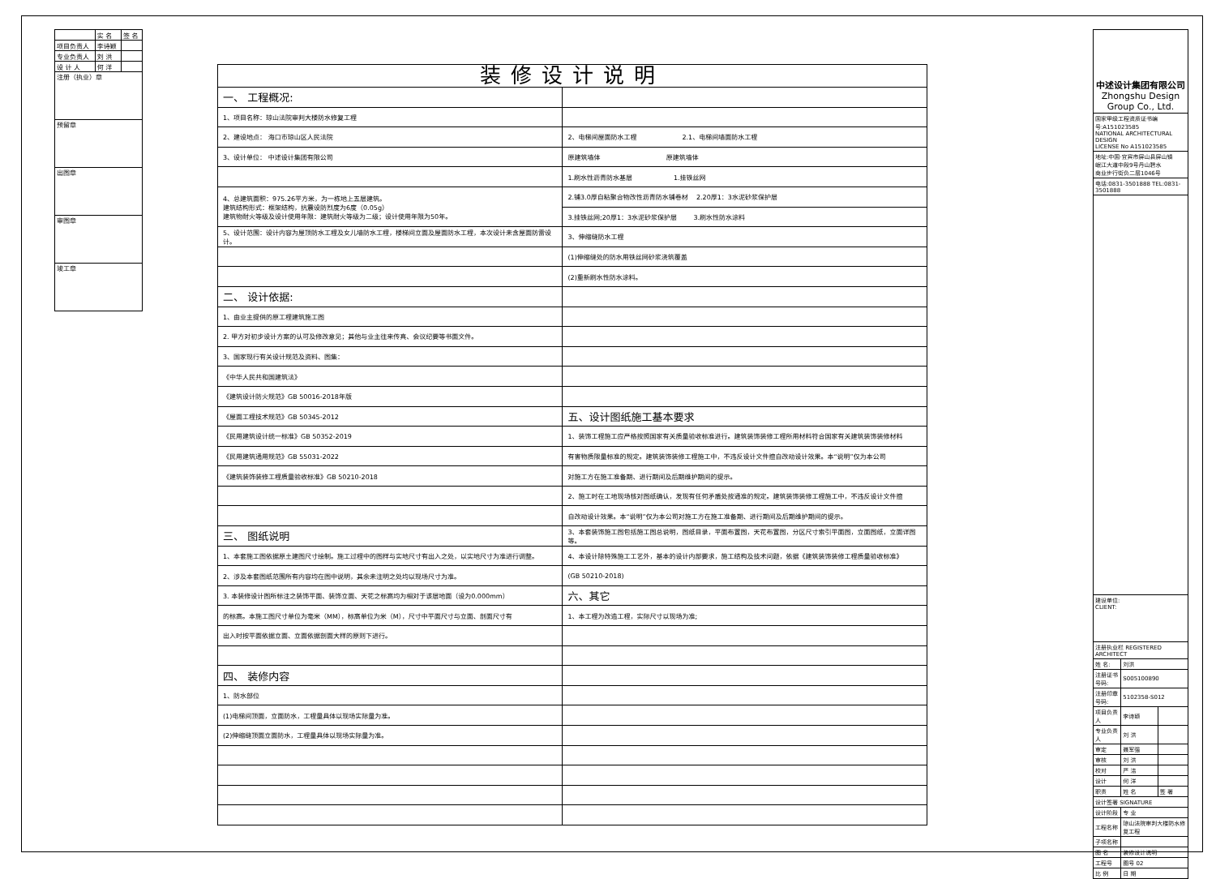| | 实 名 | 签 名 |
| 项目负责人 | 李诗颖 | |
| 专业负责人 | 刘 洪 | |
| 设 计 人 | 何 洋 | |
| 注册（执业）章 | | |
| 预留章 | | |
| 出图章 | | |
| 审图章 | | |
| 竣工章 | | |
装修设计说明
| 一、 工程概况: | |
| 1、项目名称：琼山法院审判大楼防水修复工程 | |
| 2、建设地点： 海口市琼山区人民法院 | 2、电梯间屋面防水工程 2.1、电梯间墙面防水工程 |
| 3、设计单位： 中述设计集团有限公司 | 原建筑墙体 原建筑墙体 |
| | 1.刷水性沥青防水基层 1.挂铁丝网 |
| 4、总建筑面积：975.26平方米，为一栋地上五层建筑。 建筑结构形式：框架结构，抗震设防烈度为6度（0.05g） 建筑物耐火等级及设计使用年限：建筑耐火等级为二级；设计使用年限为50年。 | 2.铺3.0厚自粘聚合物改性沥青防水铺卷材 2.20厚1：3水泥砂浆保护层 |
| | 3.挂铁丝网;20厚1：3水泥砂浆保护层 3.刷水性防水涂料 |
| 5、设计范围：设计内容为屋顶防水工程及女儿墙防水工程，楼梯间立面及屋面防水工程，本次设计未含屋面防雷设计。 | 3、伸缩缝防水工程 |
| | (1)伸缩缝处的防水用铁丝网砂浆浇筑覆盖 |
| | (2)重新刷水性防水涂料。 |
| 二、 设计依据: | |
| 1、由业主提供的原工程建筑施工图 | |
| 2. 甲方对初步设计方案的认可及修改意见；其他与业主往来传真、会议纪要等书面文件。 | |
| 3、国家现行有关设计规范及资料、图集： | |
| 《中华人民共和国建筑法》 | |
| 《建筑设计防火规范》GB 50016-2018年版 | |
| 《屋面工程技术规范》GB 50345-2012 | 五、设计图纸施工基本要求 |
| 《民用建筑设计统一标准》GB 50352-2019 | 1、装饰工程施工应严格按照国家有关质量验收标准进行。建筑装饰装修工程所用材料符合国家有关建筑装饰装修材料 |
| 《民用建筑通用规范》GB 55031-2022 | 有害物质限量标准的规定。建筑装饰装修工程施工中，不违反设计文件擅自改动设计效果。本“说明”仅为本公司 |
| 《建筑装饰装修工程质量验收标准》GB 50210-2018 | 对施工方在施工准备期、进行期间及后期维护期间的提示。 |
| | 2、施工时在工地现场核对图纸确认，发现有任何矛盾处按通准的规定。建筑装饰装修工程施工中，不违反设计文件擅 |
| | 自改动设计效果。本“说明”仅为本公司对施工方在施工准备期、进行期间及后期维护期间的提示。 |
| 三、 图纸说明 | 3、本套装饰施工图包括施工图总说明，图纸目录，平面布置图，天花布置图，分区尺寸索引平面图，立面图纸，立面详图等。 |
| 1、本套施工图依据原土建图尺寸绘制。施工过程中的图样与实地尺寸有出入之处，以实地尺寸为准进行调整。 | 4、本设计除特殊施工工艺外，基本的设计内部要求，施工结构及技术问题，依据《建筑装饰装修工程质量验收标准》 |
| 2、涉及本套图纸范围所有内容均在图中说明，其余未注明之处均以现场尺寸为准。 | (GB 50210-2018) |
| 3. 本装修设计图所标注之装饰平面、装饰立面、天花之标高均为相对于该层地面（设为0.000mm） | 六、其它 |
| 的标高。本施工图尺寸单位为毫米（MM），标高单位为米（M），尺寸中平面尺寸与立面、剖面尺寸有 | 1、本工程为改造工程，实际尺寸以现场为准; |
| 出入时按平面依据立面、立面依据剖面大样的原则下进行。 | |
| 四、 装修内容 | |
| 1、防水部位 | |
| (1)电梯间顶面，立面防水，工程量具体以现场实际量为准。 | |
| (2)伸缩缝顶面立面防水，工程量具体以现场实际量为准。 | |
| 中述设计集团有限公司 Zhongshu Design Group Co., Ltd. | | |
| 国家甲级工程资质证书编号:A151023585 NATIONAL ARCHITECTURAL DESIGN LICENSE No A151023585 | | |
| 地址:中国·宜宾市屏山县屏山镇 岷江大道中段9号丹山碧水 商业步行街负二层1046号 | | |
| 电话:0831-3501888 TEL:0831-3501888 | | |
| 建设单位: CLIENT: | | |
| 注册执业栏 REGISTERED ARCHITECT | | |
| 姓 名: | 刘洪 | |
| 注册证书号码: | S005100890 | |
| 注册印章号码: | 5102358-S012 | |
| 项目负责人 | 李诗颖 | |
| 专业负责人 | 刘 洪 | |
| 审定 | 聂军强 | |
| 审核 | 刘 洪 | |
| 校对 | 严 洁 | |
| 设计 | 何 洋 | |
| 职责 | 姓 名 | 签 署 |
| 设计签署 SIGNATURE | | |
| 设计阶段 | 专 业 | |
| 工程名称 | 琼山法院审判大楼防水修复工程 | |
| 子项名称 | | |
| 图 名 | 装修设计说明 | |
| 工程号 | 图号 02 | |
| 比 例 | 日 期 | |